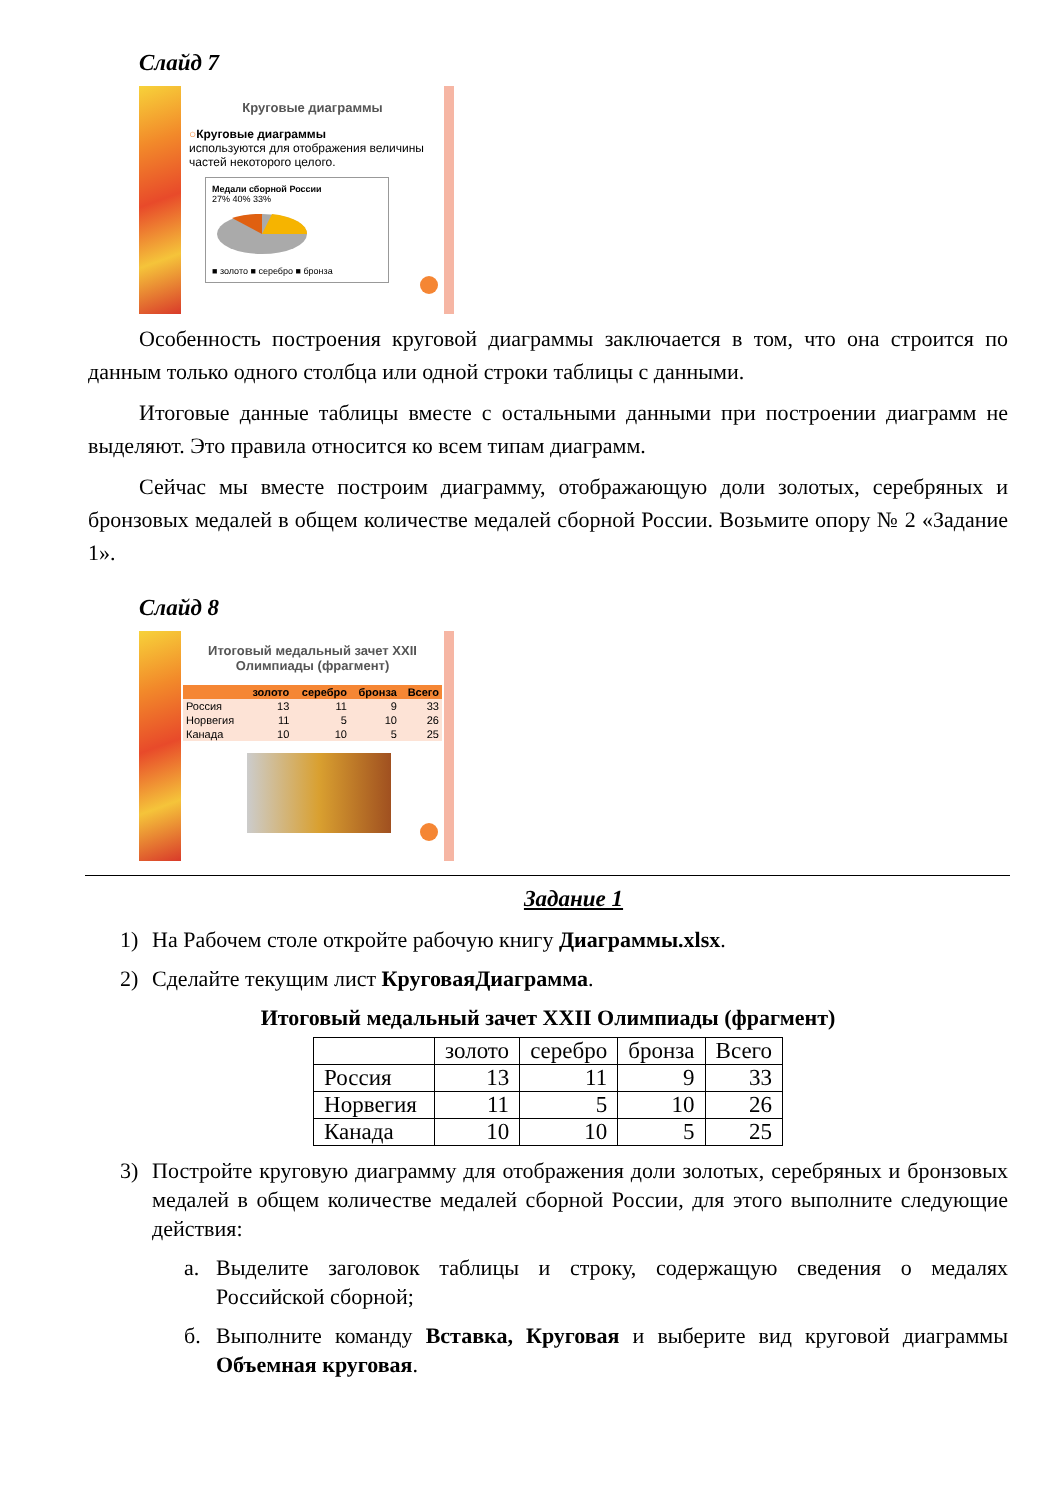Слайд 7
Круговые диаграммы
○Круговые диаграммы
используются для отображения величины частей некоторого целого.
Медали сборной России
27% 40% 33%
■ золото ■ серебро ■ бронза
Особенность построения круговой диаграммы заключается в том, что она строится по данным только одного столбца или одной строки таблицы с данными.
Итоговые данные таблицы вместе с остальными данными при построении диаграмм не выделяют. Это правила относится ко всем типам диаграмм.
Сейчас мы вместе построим диаграмму, отображающую доли золотых, серебряных и бронзовых медалей в общем количестве медалей сборной России. Возьмите опору № 2 «Задание 1».
Слайд 8
Итоговый медальный зачет XXII
Олимпиады (фрагмент)
| | золото | серебро | бронза | Всего |
| --- | --- | --- | --- | --- |
| Россия | 13 | 11 | 9 | 33 |
| Норвегия | 11 | 5 | 10 | 26 |
| Канада | 10 | 10 | 5 | 25 |
Задание 1
1) На Рабочем столе откройте рабочую книгу Диаграммы.xlsx.
2) Сделайте текущим лист КруговаяДиаграмма.
Итоговый медальный зачет XXII Олимпиады (фрагмент)
| | золото | серебро | бронза | Всего |
| --- | --- | --- | --- | --- |
| Россия | 13 | 11 | 9 | 33 |
| Норвегия | 11 | 5 | 10 | 26 |
| Канада | 10 | 10 | 5 | 25 |
3) Постройте круговую диаграмму для отображения доли золотых, серебряных и бронзовых медалей в общем количестве медалей сборной России, для этого выполните следующие действия:
а. Выделите заголовок таблицы и строку, содержащую сведения о медалях Российской сборной;
б. Выполните команду Вставка, Круговая и выберите вид круговой диаграммы Объемная круговая.